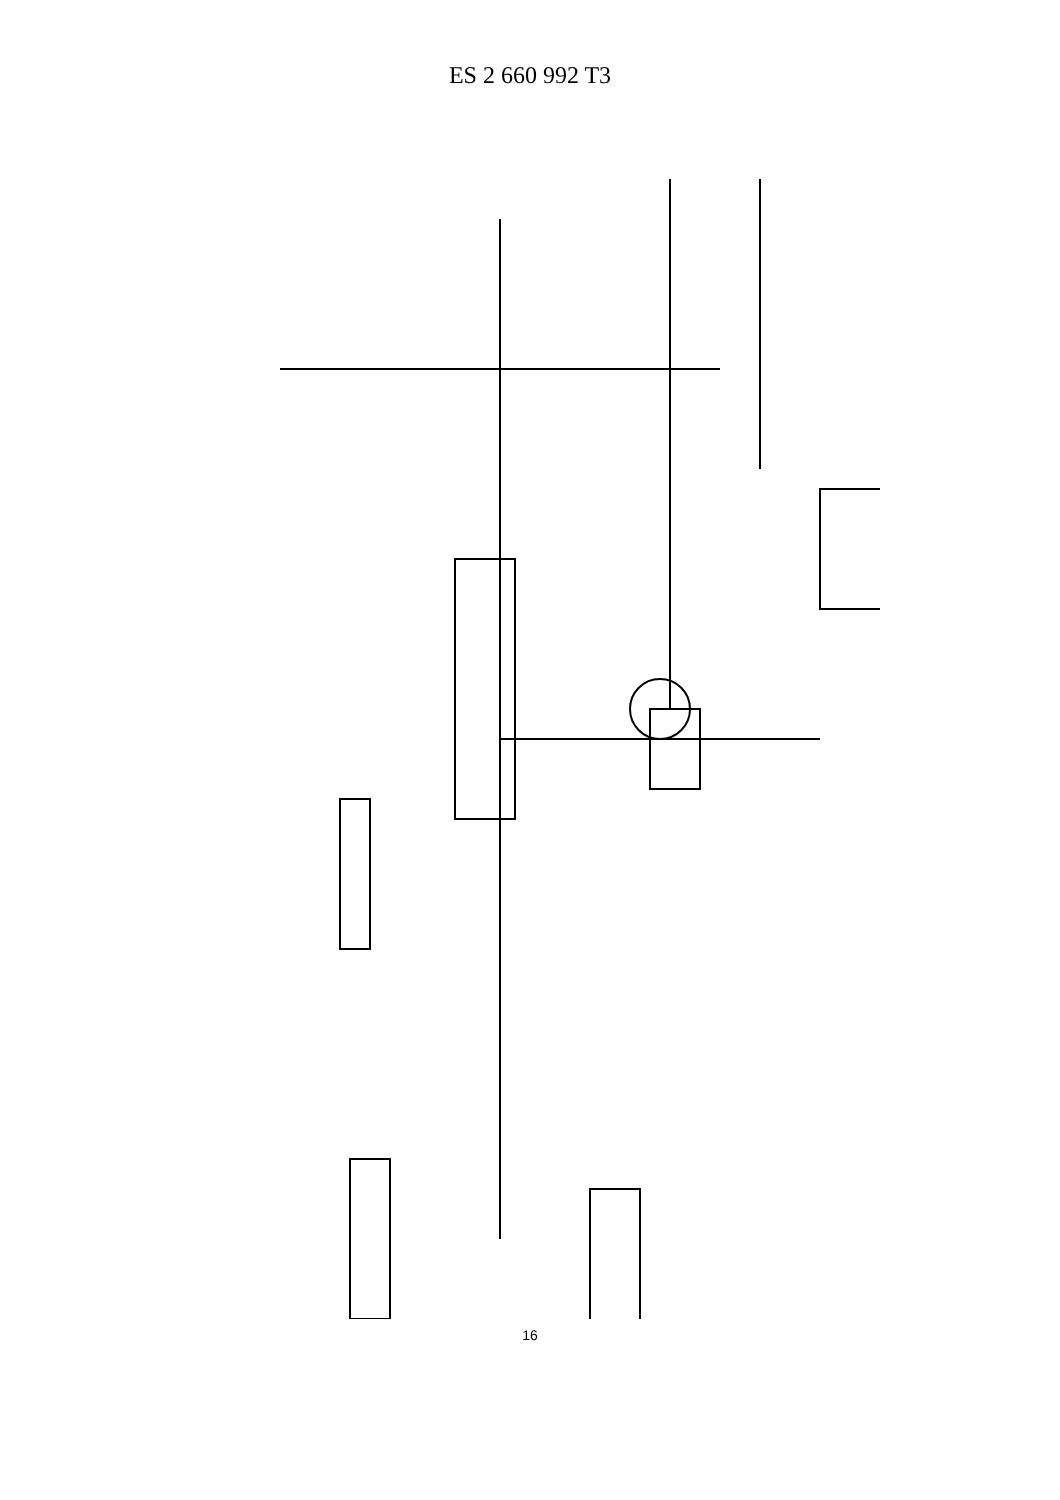ES 2 660 992 T3
FIG. 1 500 400 300 200 100 CONTROLADOR DE CAPTACIÓN SOLAR PIRHELIÓMETRO A LA ATMÓSFERA ORDEN DE CARGA DESVIACIÓN SALIDA REAL DEL GENERADOR TC1 TC2 LC1 PC1 PE1 TE1 TE2 TE3 TE4 TE5 TE6 TE7 TE8 TE9 TE10 G T C H M IV A TC1 TE5,9,10
16